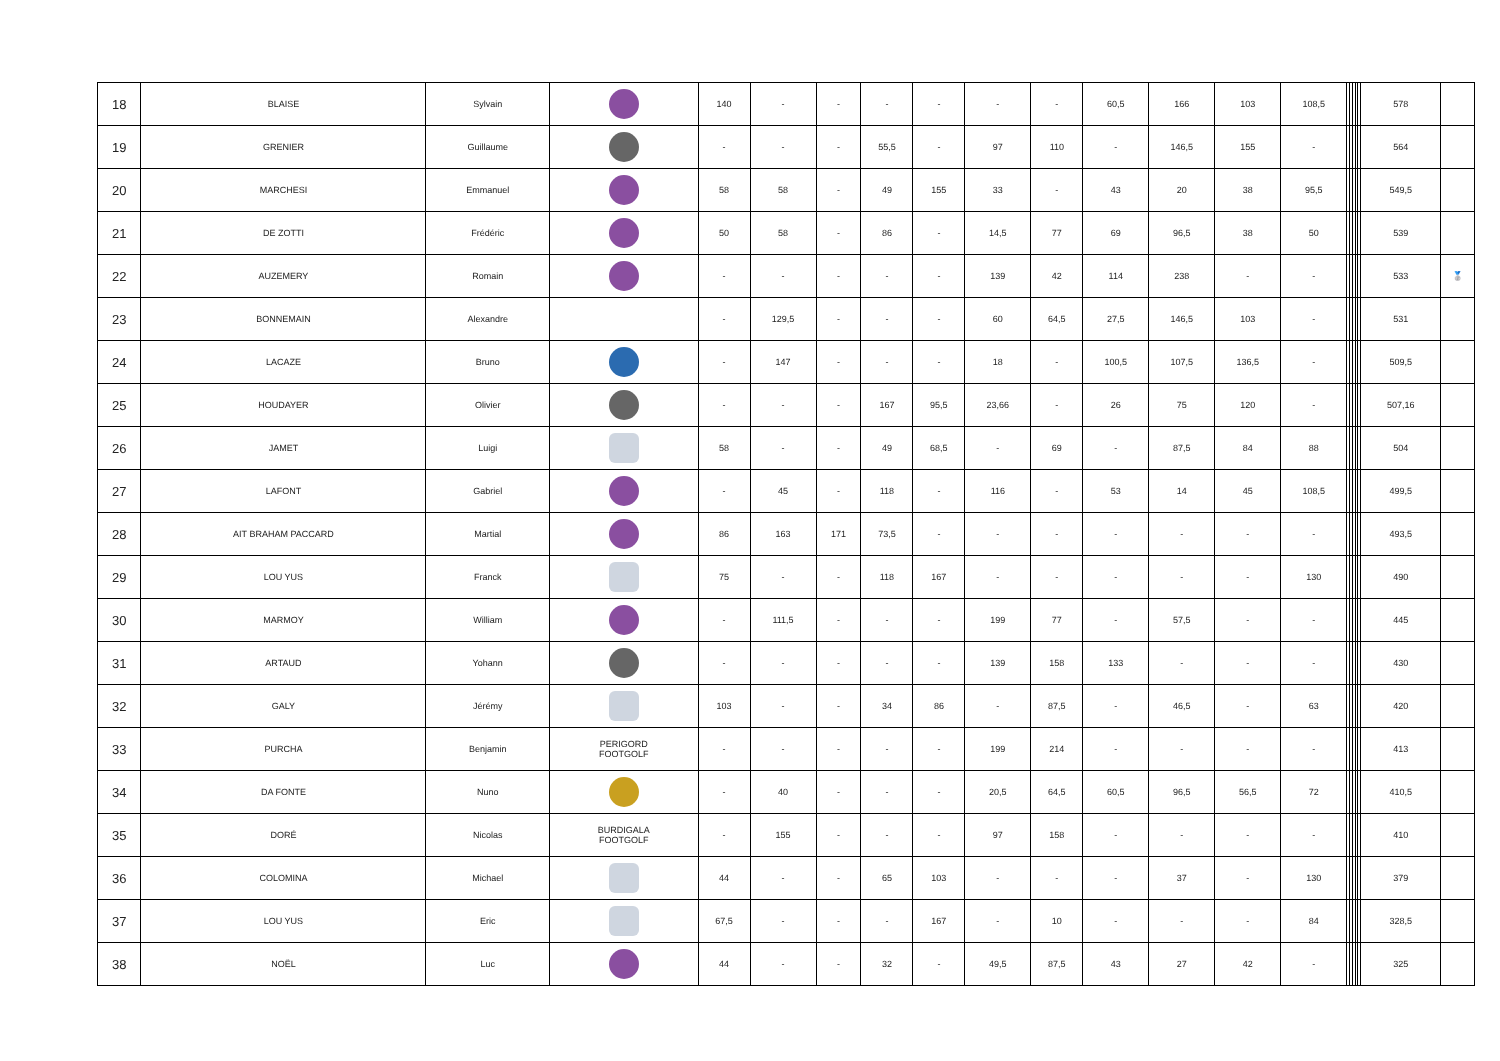| 18 | BLAISE | Sylvain | | 140 | - | - | - | - | - | - | 60,5 | 166 | 103 | 108,5 | | | | | | 578 | |
| 19 | GRENIER | Guillaume | | - | - | - | 55,5 | - | 97 | 110 | - | 146,5 | 155 | - | | | | | | 564 | |
| 20 | MARCHESI | Emmanuel | | 58 | 58 | - | 49 | 155 | 33 | - | 43 | 20 | 38 | 95,5 | | | | | | 549,5 | |
| 21 | DE ZOTTI | Frédéric | | 50 | 58 | - | 86 | - | 14,5 | 77 | 69 | 96,5 | 38 | 50 | | | | | | 539 | |
| 22 | AUZEMERY | Romain | | - | - | - | - | - | 139 | 42 | 114 | 238 | - | - | | | | | | 533 | 🥈 |
| 23 | BONNEMAIN | Alexandre | | - | 129,5 | - | - | - | 60 | 64,5 | 27,5 | 146,5 | 103 | - | | | | | | 531 | |
| 24 | LACAZE | Bruno | | - | 147 | - | - | - | 18 | - | 100,5 | 107,5 | 136,5 | - | | | | | | 509,5 | |
| 25 | HOUDAYER | Olivier | | - | - | - | 167 | 95,5 | 23,66 | - | 26 | 75 | 120 | - | | | | | | 507,16 | |
| 26 | JAMET | Luigi | | 58 | - | - | 49 | 68,5 | - | 69 | - | 87,5 | 84 | 88 | | | | | | 504 | |
| 27 | LAFONT | Gabriel | | - | 45 | - | 118 | - | 116 | - | 53 | 14 | 45 | 108,5 | | | | | | 499,5 | |
| 28 | AIT BRAHAM PACCARD | Martial | | 86 | 163 | 171 | 73,5 | - | - | - | - | - | - | - | | | | | | 493,5 | |
| 29 | LOU YUS | Franck | | 75 | - | - | 118 | 167 | - | - | - | - | - | 130 | | | | | | 490 | |
| 30 | MARMOY | William | | - | 111,5 | - | - | - | 199 | 77 | - | 57,5 | - | - | | | | | | 445 | |
| 31 | ARTAUD | Yohann | | - | - | - | - | - | 139 | 158 | 133 | - | - | - | | | | | | 430 | |
| 32 | GALY | Jérémy | | 103 | - | - | 34 | 86 | - | 87,5 | - | 46,5 | - | 63 | | | | | | 420 | |
| 33 | PURCHA | Benjamin | PERIGORD FOOTGOLF | - | - | - | - | - | 199 | 214 | - | - | - | - | | | | | | 413 | |
| 34 | DA FONTE | Nuno | | - | 40 | - | - | - | 20,5 | 64,5 | 60,5 | 96,5 | 56,5 | 72 | | | | | | 410,5 | |
| 35 | DORÉ | Nicolas | BURDIGALA FOOTGOLF | - | 155 | - | - | - | 97 | 158 | - | - | - | - | | | | | | 410 | |
| 36 | COLOMINA | Michael | | 44 | - | - | 65 | 103 | - | - | - | 37 | - | 130 | | | | | | 379 | |
| 37 | LOU YUS | Eric | | 67,5 | - | - | - | 167 | - | 10 | - | - | - | 84 | | | | | | 328,5 | |
| 38 | NOËL | Luc | | 44 | - | - | 32 | - | 49,5 | 87,5 | 43 | 27 | 42 | - | | | | | | 325 | |